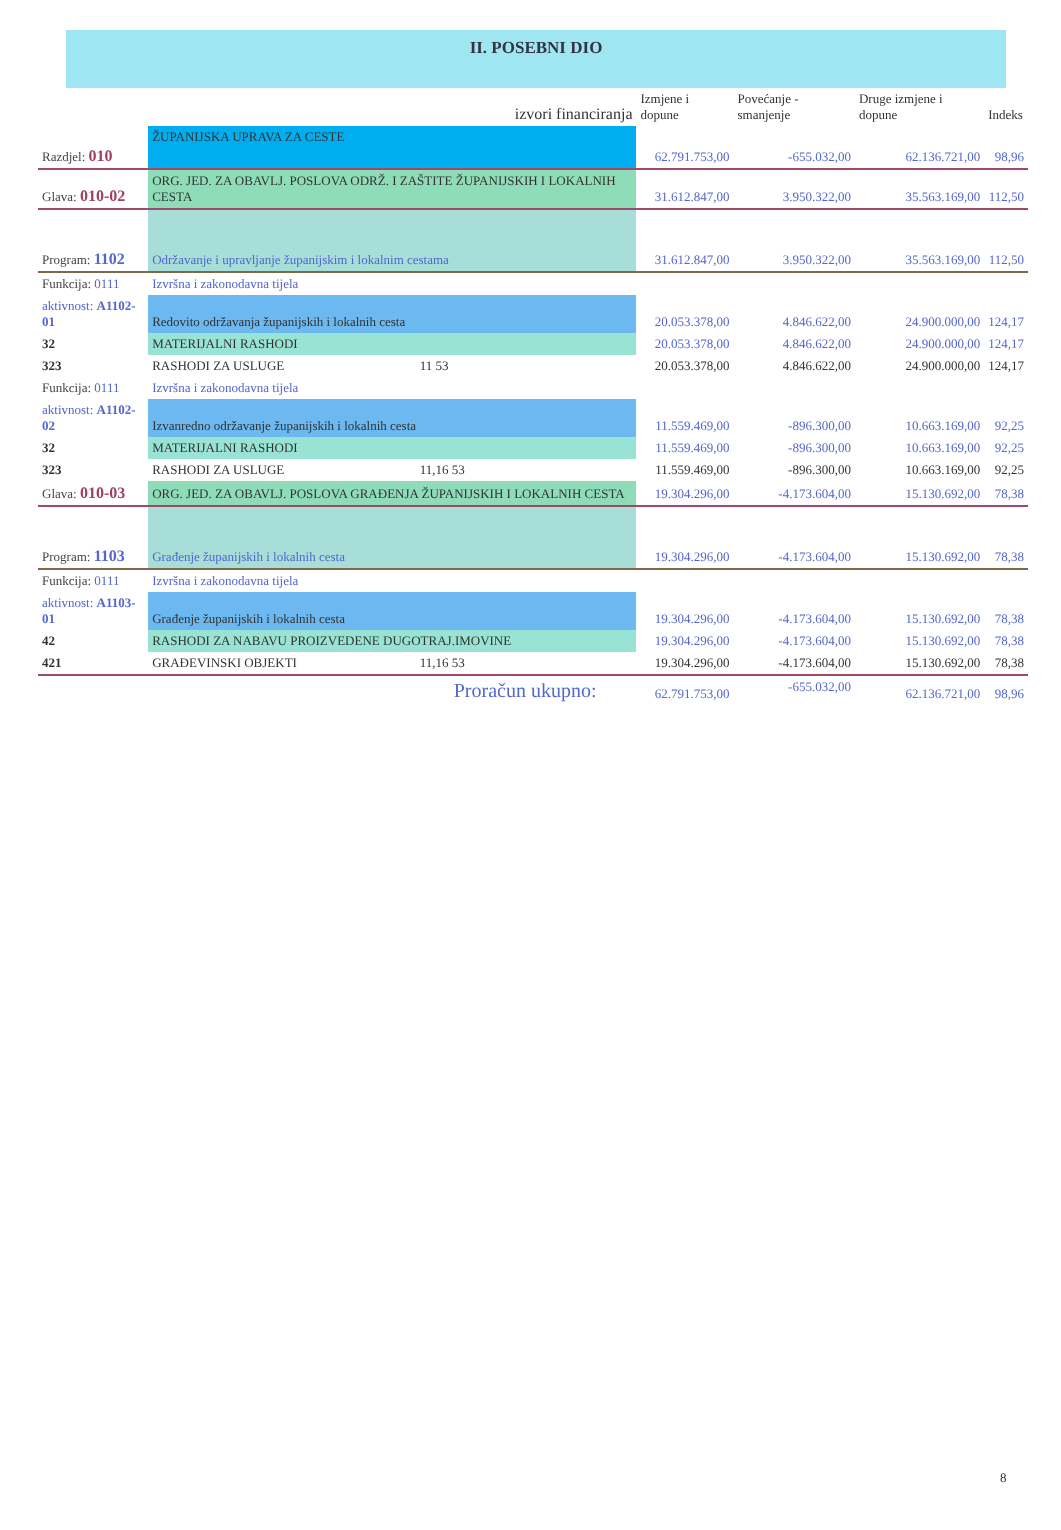II. POSEBNI DIO
| | | izvori financiranja | Izmjene i dopune | Povećanje - smanjenje | Druge izmjene i dopune | Indeks |
| --- | --- | --- | --- | --- | --- | --- |
| Razdjel: 010 | ŽUPANIJSKA UPRAVA ZA CESTE | | 62.791.753,00 | -655.032,00 | 62.136.721,00 | 98,96 |
| Glava: 010-02 | ORG. JED. ZA OBAVLJ. POSLOVA ODRŽ. I ZAŠTITE ŽUPANIJSKIH I LOKALNIH CESTA | | 31.612.847,00 | 3.950.322,00 | 35.563.169,00 | 112,50 |
| Program: 1102 | Održavanje i upravljanje županijskim i lokalnim cestama | | 31.612.847,00 | 3.950.322,00 | 35.563.169,00 | 112,50 |
| Funkcija: 0111 | Izvršna i zakonodavna tijela | | | | | |
| aktivnost: A1102-01 | Redovito održavanja županijskih i lokalnih cesta | | 20.053.378,00 | 4.846.622,00 | 24.900.000,00 | 124,17 |
| 32 | MATERIJALNI RASHODI | | 20.053.378,00 | 4.846.622,00 | 24.900.000,00 | 124,17 |
| 323 | RASHODI ZA USLUGE | 11 53 | 20.053.378,00 | 4.846.622,00 | 24.900.000,00 | 124,17 |
| Funkcija: 0111 | Izvršna i zakonodavna tijela | | | | | |
| aktivnost: A1102-02 | Izvanredno održavanje županijskih i lokalnih cesta | | 11.559.469,00 | -896.300,00 | 10.663.169,00 | 92,25 |
| 32 | MATERIJALNI RASHODI | | 11.559.469,00 | -896.300,00 | 10.663.169,00 | 92,25 |
| 323 | RASHODI ZA USLUGE | 11,16 53 | 11.559.469,00 | -896.300,00 | 10.663.169,00 | 92,25 |
| Glava: 010-03 | ORG. JED. ZA OBAVLJ. POSLOVA GRAĐENJA ŽUPANIJSKIH I LOKALNIH CESTA | | 19.304.296,00 | -4.173.604,00 | 15.130.692,00 | 78,38 |
| Program: 1103 | Građenje županijskih i lokalnih cesta | | 19.304.296,00 | -4.173.604,00 | 15.130.692,00 | 78,38 |
| Funkcija: 0111 | Izvršna i zakonodavna tijela | | | | | |
| aktivnost: A1103-01 | Građenje županijskih i lokalnih cesta | | 19.304.296,00 | -4.173.604,00 | 15.130.692,00 | 78,38 |
| 42 | RASHODI ZA NABAVU PROIZVEDENE DUGOTRAJ.IMOVINE | | 19.304.296,00 | -4.173.604,00 | 15.130.692,00 | 78,38 |
| 421 | GRAĐEVINSKI OBJEKTI | 11,16 53 | 19.304.296,00 | -4.173.604,00 | 15.130.692,00 | 78,38 |
| Proračun ukupno: | | | 62.791.753,00 | -655.032,00 | 62.136.721,00 | 98,96 |
8